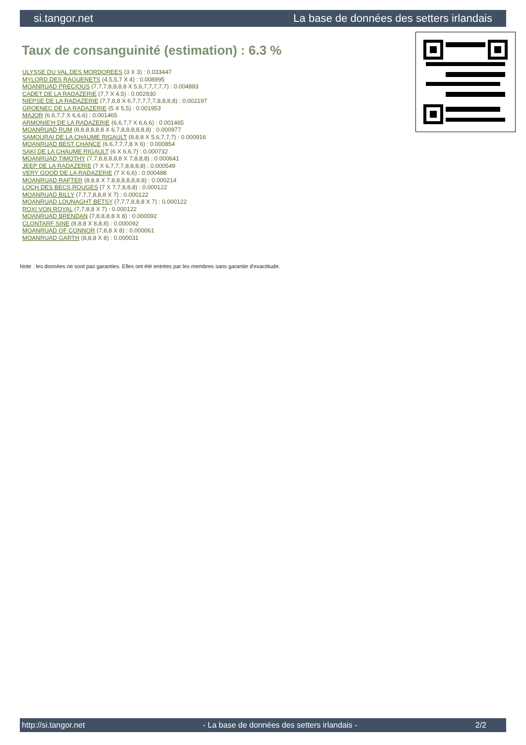si.tangor.net La base de données des setters irlandais
Taux de consanguinité (estimation) : 6.3 %
ULYSSE DU VAL DES MORDOREES (3 X 3) : 0.033447
MYLORD DES RAGUENETS (4,5,5,7 X 4) : 0.008995
MOANRUAD PRECIOUS (7,7,7,8,8,8,8 X 5,6,7,7,7,7,7) : 0.004883
CADET DE LA RADAZERIE (7,7 X 4,5) : 0.002930
NIEPSE DE LA RADAZERIE (7,7,8,8 X 6,7,7,7,7,7,8,8,8,8) : 0.002197
GROENEC DE LA RADAZERIE (5 X 5,5) : 0.001953
MAJOR (6,6,7,7 X 6,6,6) : 0.001465
ARMONIE'H DE LA RADAZERIE (6,6,7,7 X 6,6,6) : 0.001465
MOANRUAD RUM (8,8,8,8,8,8 X 6,7,8,8,8,8,8,8) : 0.000977
SAMOURAI DE LA CHAUME RIGAULT (8,8,8 X 5,6,7,7,7) : 0.000916
MOANRUAD BEST CHANCE (6,6,7,7,7,8 X 6) : 0.000854
SAKI DE LA CHAUME RIGAULT (6 X 6,6,7) : 0.000732
MOANRUAD TIMOTHY (7,7,8,8,8,8,8 X 7,8,8,8) : 0.000641
JEEP DE LA RADAZERIE (7 X 6,7,7,7,8,8,8,8) : 0.000549
VERY GOOD DE LA RADAZERIE (7 X 6,6) : 0.000488
MOANRUAD RAFTER (8,8,8 X 7,8,8,8,8,8,8,8) : 0.000214
LOCH DES BECS ROUGES (7 X 7,7,8,8,8) : 0.000122
MOANRUAD BILLY (7,7,7,8,8,8 X 7) : 0.000122
MOANRUAD LOUNAGHT BETSY (7,7,7,8,8,8 X 7) : 0.000122
ROXI VON ROYAL (7,7,8,8 X 7) : 0.000122
MOANRUAD BRENDAN (7,8,8,8,8 X 8) : 0.000092
CLONTARF SINE (8,8,8 X 8,8,8) : 0.000092
MOANRUAD OF CONNOR (7,8,8 X 8) : 0.000061
MOANRUAD GARTH (8,8,8 X 8) : 0.000031
Note : les données ne sont pas garanties. Elles ont été entrées par les membres sans garantie d'exactitude.
http://si.tangor.net - La base de données des setters irlandais - 2/2